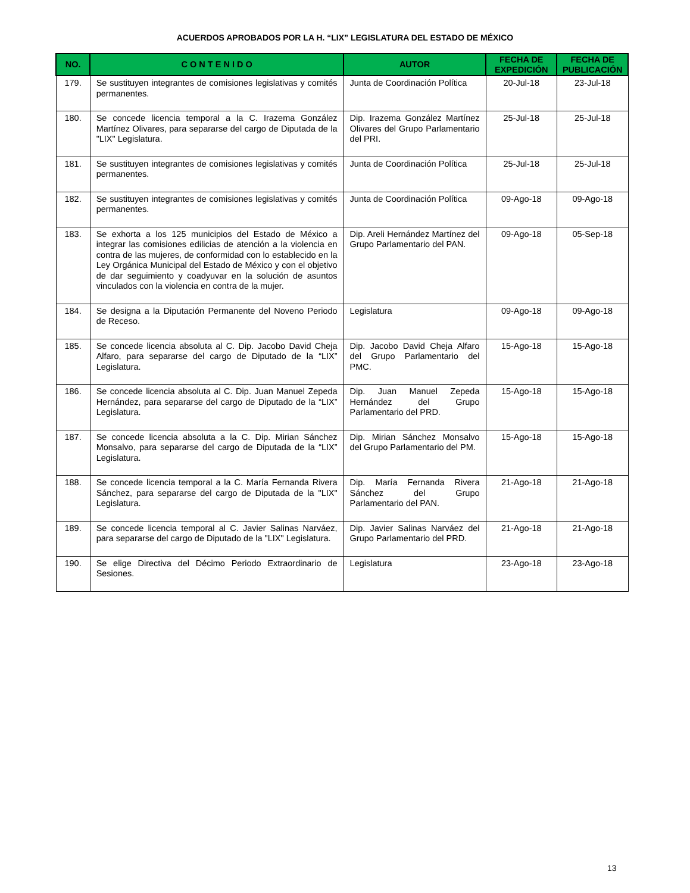ACUERDOS APROBADOS POR LA H. “LIX” LEGISLATURA DEL ESTADO DE MÉXICO
| NO. | C O N T E N I D O | AUTOR | FECHA DE EXPEDICIÓN | FECHA DE PUBLICACIÓN |
| --- | --- | --- | --- | --- |
| 179. | Se sustituyen integrantes de comisiones legislativas y comités permanentes. | Junta de Coordinación Política | 20-Jul-18 | 23-Jul-18 |
| 180. | Se concede licencia temporal a la C. Irazema González Martínez Olivares, para separarse del cargo de Diputada de la "LIX" Legislatura. | Dip. Irazema González Martínez Olivares del Grupo Parlamentario del PRI. | 25-Jul-18 | 25-Jul-18 |
| 181. | Se sustituyen integrantes de comisiones legislativas y comités permanentes. | Junta de Coordinación Política | 25-Jul-18 | 25-Jul-18 |
| 182. | Se sustituyen integrantes de comisiones legislativas y comités permanentes. | Junta de Coordinación Política | 09-Ago-18 | 09-Ago-18 |
| 183. | Se exhorta a los 125 municipios del Estado de México a integrar las comisiones edilicias de atención a la violencia en contra de las mujeres, de conformidad con lo establecido en la Ley Orgánica Municipal del Estado de México y con el objetivo de dar seguimiento y coadyuvar en la solución de asuntos vinculados con la violencia en contra de la mujer. | Dip. Areli Hernández Martínez del Grupo Parlamentario del PAN. | 09-Ago-18 | 05-Sep-18 |
| 184. | Se designa a la Diputación Permanente del Noveno Periodo de Receso. | Legislatura | 09-Ago-18 | 09-Ago-18 |
| 185. | Se concede licencia absoluta al C. Dip. Jacobo David Cheja Alfaro, para separarse del cargo de Diputado de la “LIX” Legislatura. | Dip. Jacobo David Cheja Alfaro del Grupo Parlamentario del PMC. | 15-Ago-18 | 15-Ago-18 |
| 186. | Se concede licencia absoluta al C. Dip. Juan Manuel Zepeda Hernández, para separarse del cargo de Diputado de la “LIX” Legislatura. | Dip. Juan Manuel Zepeda Hernández del Grupo Parlamentario del PRD. | 15-Ago-18 | 15-Ago-18 |
| 187. | Se concede licencia absoluta a la C. Dip. Mirian Sánchez Monsalvo, para separarse del cargo de Diputada de la “LIX” Legislatura. | Dip. Mirian Sánchez Monsalvo del Grupo Parlamentario del PM. | 15-Ago-18 | 15-Ago-18 |
| 188. | Se concede licencia temporal a la C. María Fernanda Rivera Sánchez, para separarse del cargo de Diputada de la "LIX" Legislatura. | Dip. María Fernanda Rivera Sánchez del Grupo Parlamentario del PAN. | 21-Ago-18 | 21-Ago-18 |
| 189. | Se concede licencia temporal al C. Javier Salinas Narváez, para separarse del cargo de Diputado de la "LIX" Legislatura. | Dip. Javier Salinas Narváez del Grupo Parlamentario del PRD. | 21-Ago-18 | 21-Ago-18 |
| 190. | Se elige Directiva del Décimo Periodo Extraordinario de Sesiones. | Legislatura | 23-Ago-18 | 23-Ago-18 |
13